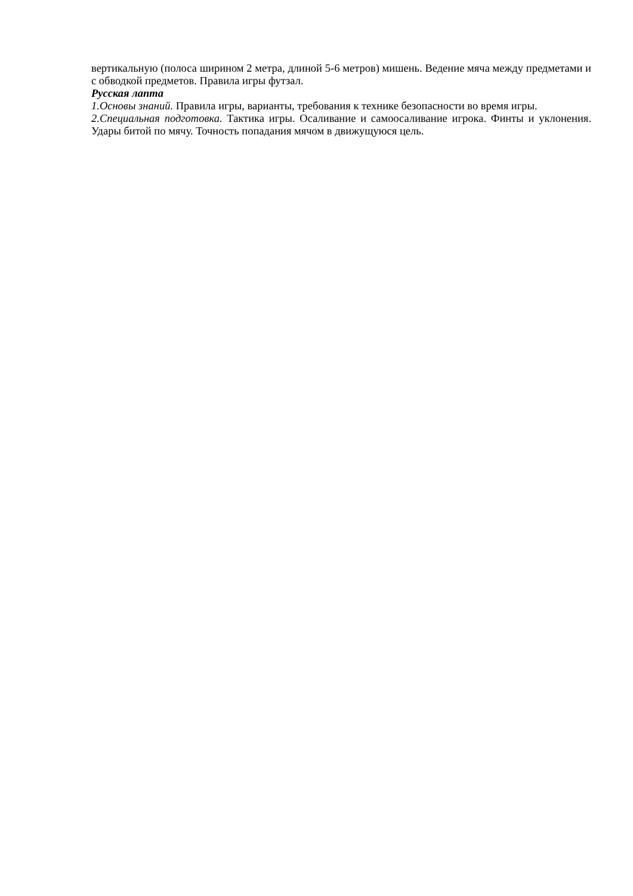вертикальную (полоса ширином 2 метра, длиной 5-6 метров) мишень. Ведение мяча между предметами и с обводкой предметов. Правила игры футзал.
Русская лапта
1.Основы знаний. Правила игры, варианты, требования к технике безопасности во время игры.
2.Специальная подготовка. Тактика игры. Осаливание и самоосаливание игрока. Финты и уклонения. Удары битой по мячу. Точность попадания мячом в движущуюся цель.